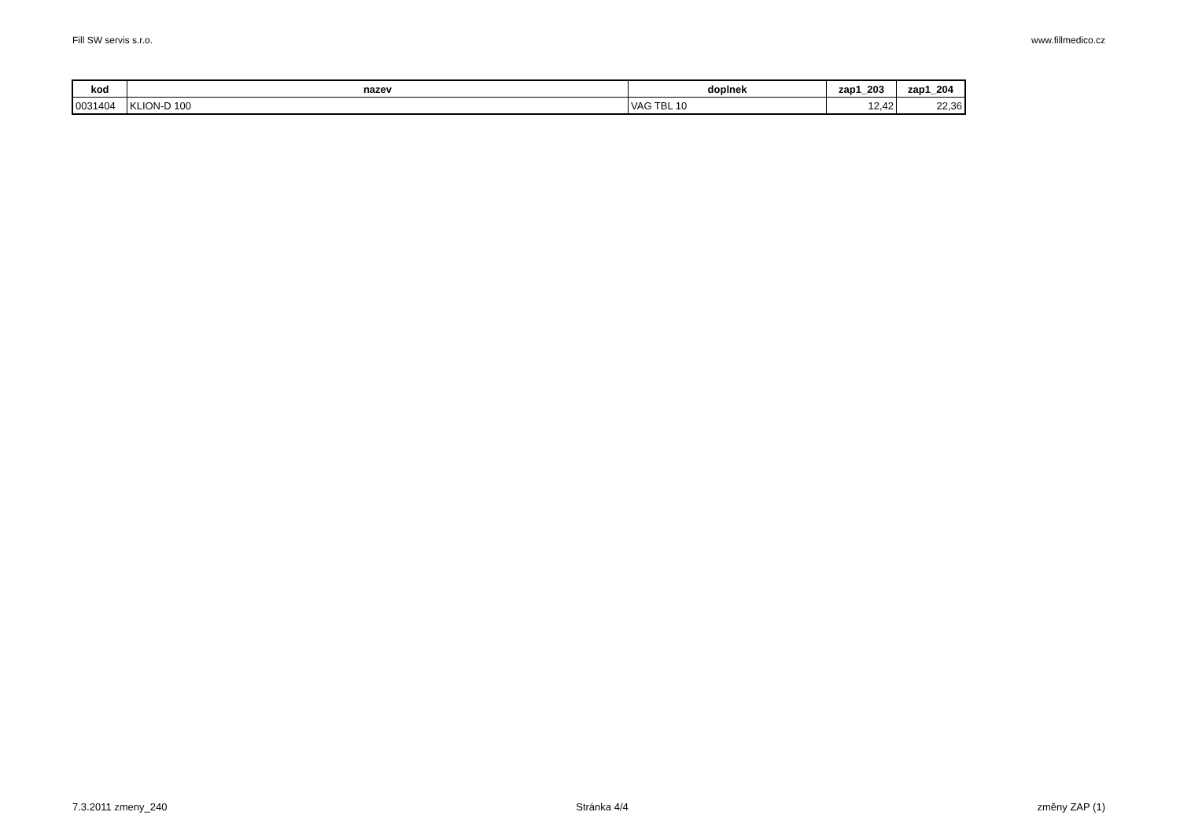Fill SW servis s.r.o. www.fillmedico.cz
| kod | nazev | doplnek | zap1_203 | zap1_204 |
| --- | --- | --- | --- | --- |
| 0031404 | KLION-D 100 | VAG TBL 10 | 12,42 | 22,36 |
7.3.2011 zmeny_240 Stránka 4/4 změny ZAP (1)